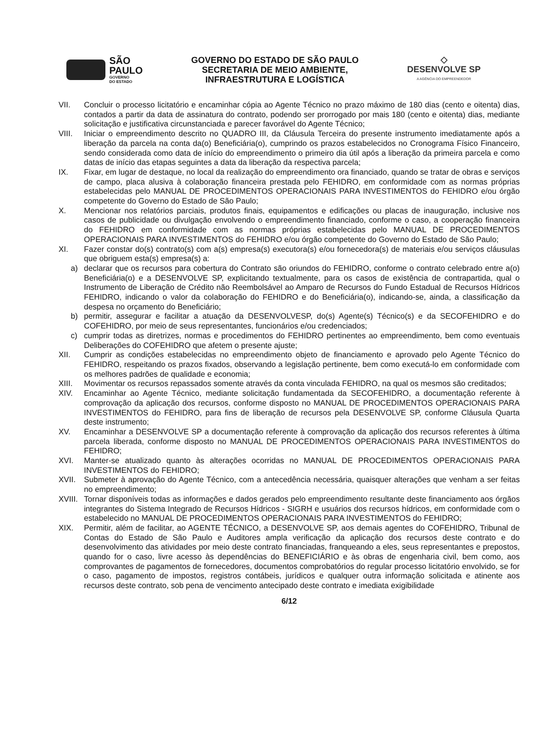SÃO
PAULO
GOVERNO
DO ESTADO
GOVERNO DO ESTADO DE SÃO PAULO
SECRETARIA DE MEIO AMBIENTE,
INFRAESTRUTURA E LOGÍSTICA
◇
DESENVOLVE SP
A AGÊNCIA DO EMPREENDEDOR
VII. Concluir o processo licitatório e encaminhar cópia ao Agente Técnico no prazo máximo de 180 dias (cento e oitenta) dias, contados a partir da data de assinatura do contrato, podendo ser prorrogado por mais 180 (cento e oitenta) dias, mediante solicitação e justificativa circunstanciada e parecer favorável do Agente Técnico;
VIII. Iniciar o empreendimento descrito no QUADRO III, da Cláusula Terceira do presente instrumento imediatamente após a liberação da parcela na conta da(o) Beneficiária(o), cumprindo os prazos estabelecidos no Cronograma Físico Financeiro, sendo considerada como data de início do empreendimento o primeiro dia útil após a liberação da primeira parcela e como datas de início das etapas seguintes a data da liberação da respectiva parcela;
IX. Fixar, em lugar de destaque, no local da realização do empreendimento ora financiado, quando se tratar de obras e serviços de campo, placa alusiva à colaboração financeira prestada pelo FEHIDRO, em conformidade com as normas próprias estabelecidas pelo MANUAL DE PROCEDIMENTOS OPERACIONAIS PARA INVESTIMENTOS do FEHIDRO e/ou órgão competente do Governo do Estado de São Paulo;
X. Mencionar nos relatórios parciais, produtos finais, equipamentos e edificações ou placas de inauguração, inclusive nos casos de publicidade ou divulgação envolvendo o empreendimento financiado, conforme o caso, a cooperação financeira do FEHIDRO em conformidade com as normas próprias estabelecidas pelo MANUAL DE PROCEDIMENTOS OPERACIONAIS PARA INVESTIMENTOS do FEHIDRO e/ou órgão competente do Governo do Estado de São Paulo;
XI. Fazer constar do(s) contrato(s) com a(s) empresa(s) executora(s) e/ou fornecedora(s) de materiais e/ou serviços cláusulas que obriguem esta(s) empresa(s) a:
a) declarar que os recursos para cobertura do Contrato são oriundos do FEHIDRO, conforme o contrato celebrado entre a(o) Beneficiária(o) e a DESENVOLVE SP, explicitando textualmente, para os casos de existência de contrapartida, qual o Instrumento de Liberação de Crédito não Reembolsável ao Amparo de Recursos do Fundo Estadual de Recursos Hídricos FEHIDRO, indicando o valor da colaboração do FEHIDRO e do Beneficiária(o), indicando-se, ainda, a classificação da despesa no orçamento do Beneficiário;
b) permitir, assegurar e facilitar a atuação da DESENVOLVESP, do(s) Agente(s) Técnico(s) e da SECOFEHIDRO e do COFEHIDRO, por meio de seus representantes, funcionários e/ou credenciados;
c) cumprir todas as diretrizes, normas e procedimentos do FEHIDRO pertinentes ao empreendimento, bem como eventuais Deliberações do COFEHIDRO que afetem o presente ajuste;
XII. Cumprir as condições estabelecidas no empreendimento objeto de financiamento e aprovado pelo Agente Técnico do FEHIDRO, respeitando os prazos fixados, observando a legislação pertinente, bem como executá-lo em conformidade com os melhores padrões de qualidade e economia;
XIII. Movimentar os recursos repassados somente através da conta vinculada FEHIDRO, na qual os mesmos são creditados;
XIV. Encaminhar ao Agente Técnico, mediante solicitação fundamentada da SECOFEHIDRO, a documentação referente à comprovação da aplicação dos recursos, conforme disposto no MANUAL DE PROCEDIMENTOS OPERACIONAIS PARA INVESTIMENTOS do FEHIDRO, para fins de liberação de recursos pela DESENVOLVE SP, conforme Cláusula Quarta deste instrumento;
XV. Encaminhar a DESENVOLVE SP a documentação referente à comprovação da aplicação dos recursos referentes à última parcela liberada, conforme disposto no MANUAL DE PROCEDIMENTOS OPERACIONAIS PARA INVESTIMENTOS do FEHIDRO;
XVI. Manter-se atualizado quanto às alterações ocorridas no MANUAL DE PROCEDIMENTOS OPERACIONAIS PARA INVESTIMENTOS do FEHIDRO;
XVII. Submeter à aprovação do Agente Técnico, com a antecedência necessária, quaisquer alterações que venham a ser feitas no empreendimento;
XVIII.
Tornar disponíveis todas as informações e dados gerados pelo empreendimento resultante deste financiamento aos órgãos integrantes do Sistema Integrado de Recursos Hídricos - SIGRH e usuários dos recursos hídricos, em conformidade com o estabelecido no MANUAL DE PROCEDIMENTOS OPERACIONAIS PARA INVESTIMENTOS do FEHIDRO;
XIX. Permitir, além de facilitar, ao AGENTE TÉCNICO, a DESENVOLVE SP, aos demais agentes do COFEHIDRO, Tribunal de Contas do Estado de São Paulo e Auditores ampla verificação da aplicação dos recursos deste contrato e do desenvolvimento das atividades por meio deste contrato financiadas, franqueando a eles, seus representantes e prepostos, quando for o caso, livre acesso às dependências do BENEFICIÁRIO e às obras de engenharia civil, bem como, aos comprovantes de pagamentos de fornecedores, documentos comprobatórios do regular processo licitatório envolvido, se for o caso, pagamento de impostos, registros contábeis, jurídicos e qualquer outra informação solicitada e atinente aos recursos deste contrato, sob pena de vencimento antecipado deste contrato e imediata exigibilidade
6/12